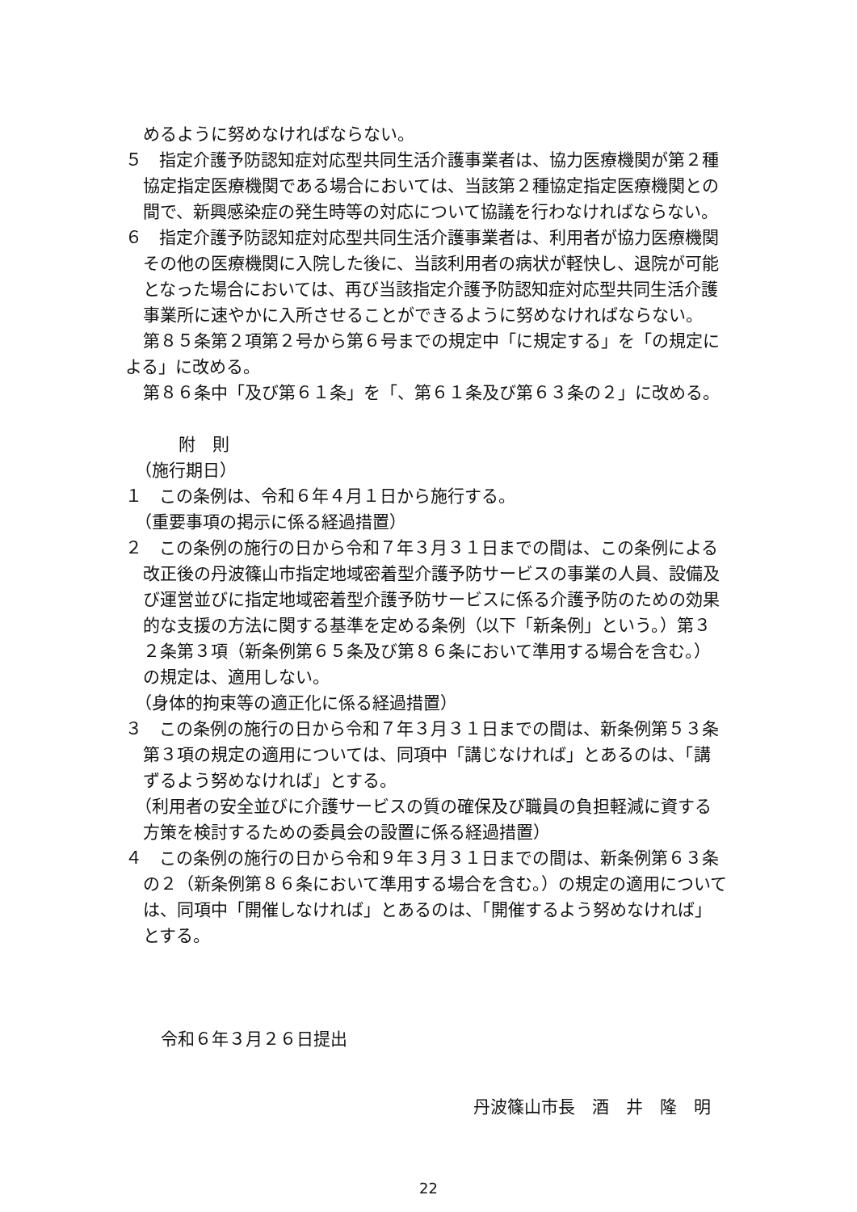めるように努めなければならない。
５　指定介護予防認知症対応型共同生活介護事業者は、協力医療機関が第２種協定指定医療機関である場合においては、当該第２種協定指定医療機関との間で、新興感染症の発生時等の対応について協議を行わなければならない。
６　指定介護予防認知症対応型共同生活介護事業者は、利用者が協力医療機関その他の医療機関に入院した後に、当該利用者の病状が軽快し、退院が可能となった場合においては、再び当該指定介護予防認知症対応型共同生活介護事業所に速やかに入所させることができるように努めなければならない。
第８５条第２項第２号から第６号までの規定中「に規定する」を「の規定による」に改める。
第８６条中「及び第６１条」を「、第６１条及び第６３条の２」に改める。
附　則
（施行期日）
１　この条例は、令和６年４月１日から施行する。
（重要事項の掲示に係る経過措置）
２　この条例の施行の日から令和７年３月３１日までの間は、この条例による改正後の丹波篠山市指定地域密着型介護予防サービスの事業の人員、設備及び運営並びに指定地域密着型介護予防サービスに係る介護予防のための効果的な支援の方法に関する基準を定める条例（以下「新条例」という。）第３２条第３項（新条例第６５条及び第８６条において準用する場合を含む。）の規定は、適用しない。
（身体的拘束等の適正化に係る経過措置）
３　この条例の施行の日から令和７年３月３１日までの間は、新条例第５３条第３項の規定の適用については、同項中「講じなければ」とあるのは、「講ずるよう努めなければ」とする。
（利用者の安全並びに介護サービスの質の確保及び職員の負担軽減に資する方策を検討するための委員会の設置に係る経過措置）
４　この条例の施行の日から令和９年３月３１日までの間は、新条例第６３条の２（新条例第８６条において準用する場合を含む。）の規定の適用については、同項中「開催しなければ」とあるのは、「開催するよう努めなければ」とする。
令和６年３月２６日提出
丹波篠山市長　酒　井　隆　明
22